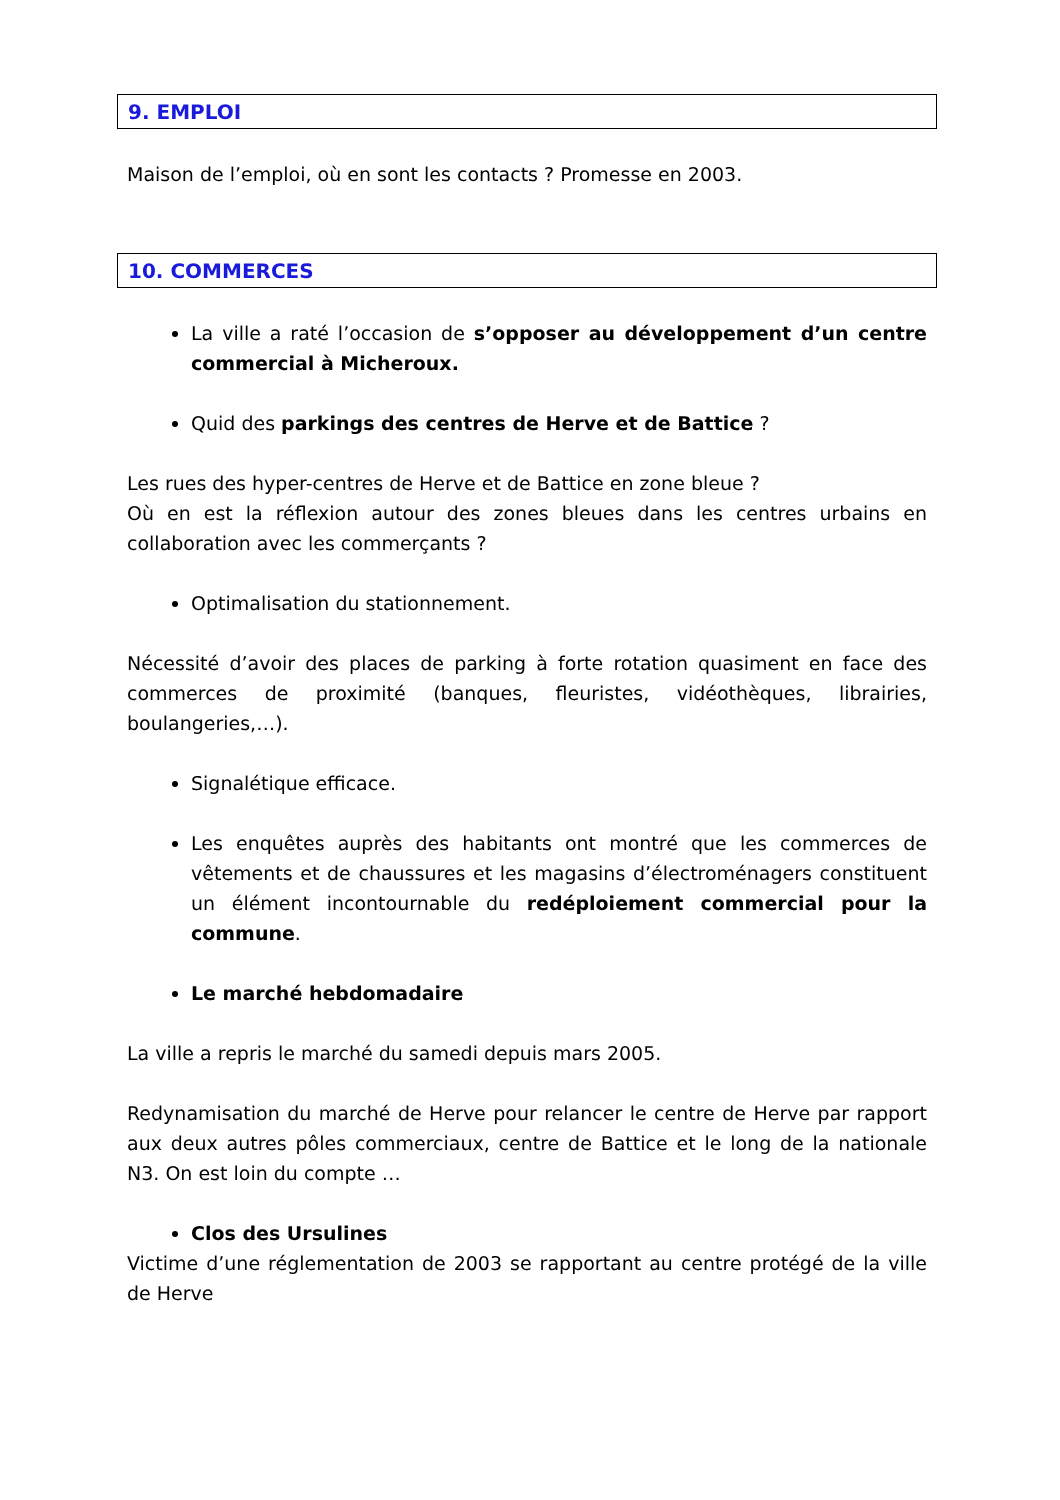9. EMPLOI
Maison de l’emploi, où en sont les contacts ? Promesse en 2003.
10. COMMERCES
La ville a raté l’occasion de s’opposer au développement d’un centre commercial à Micheroux.
Quid des parkings des centres de Herve et de Battice ?
Les rues des hyper-centres de Herve et de Battice en zone bleue ?
Où en est la réflexion autour des zones bleues dans les centres urbains en collaboration avec les commerçants ?
Optimalisation du stationnement.
Nécessité d’avoir des places de parking à forte rotation quasiment en face des commerces de proximité (banques, fleuristes, vidéothèques, librairies, boulangeries,…).
Signalétique efficace.
Les enquêtes auprès des habitants ont montré que les commerces de vêtements et de chaussures et les magasins d’électroménagers constituent un élément incontournable du redéploiement commercial pour la commune.
Le marché hebdomadaire
La ville a repris le marché du samedi depuis mars 2005.
Redynamisation du marché de Herve pour relancer le centre de Herve par rapport aux deux autres pôles commerciaux, centre de Battice et le long de la nationale N3. On est loin du compte …
Clos des Ursulines
Victime d’une réglementation de 2003 se rapportant au centre protégé de la ville de Herve